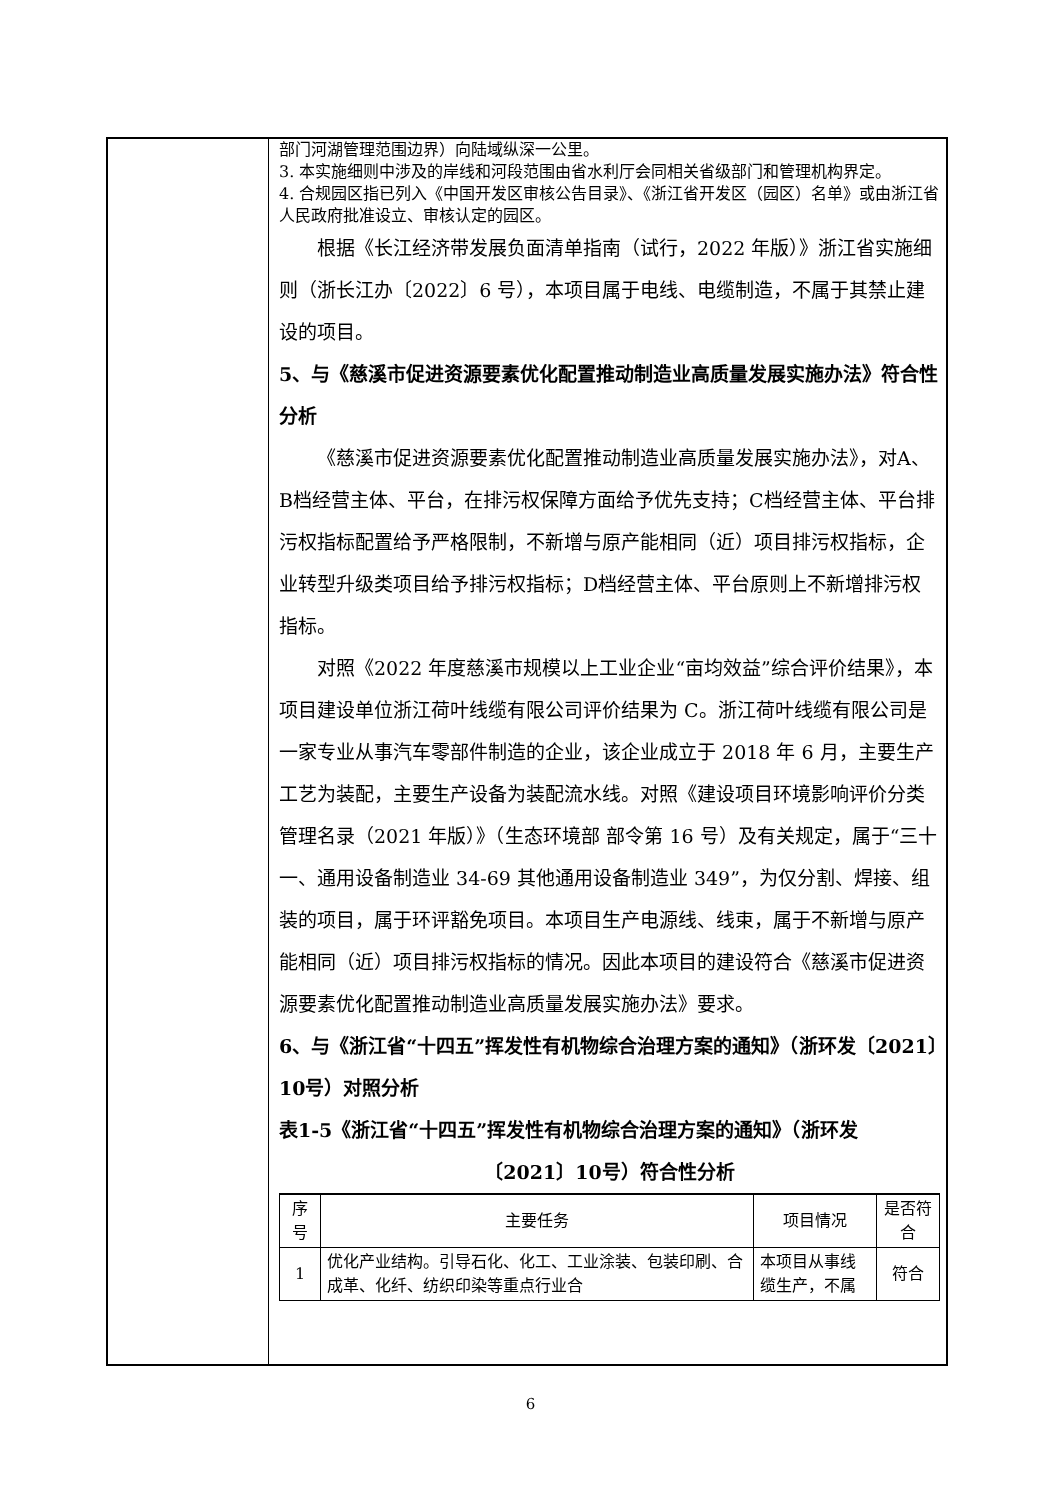部门河湖管理范围边界）向陆域纵深一公里。
3. 本实施细则中涉及的岸线和河段范围由省水利厅会同相关省级部门和管理机构界定。
4. 合规园区指已列入《中国开发区审核公告目录》、《浙江省开发区（园区）名单》或由浙江省人民政府批准设立、审核认定的园区。
根据《长江经济带发展负面清单指南（试行，2022 年版）》浙江省实施细则（浙长江办〔2022〕6 号），本项目属于电线、电缆制造，不属于其禁止建设的项目。
5、与《慈溪市促进资源要素优化配置推动制造业高质量发展实施办法》符合性分析
《慈溪市促进资源要素优化配置推动制造业高质量发展实施办法》，对A、B档经营主体、平台，在排污权保障方面给予优先支持；C档经营主体、平台排污权指标配置给予严格限制，不新增与原产能相同（近）项目排污权指标，企业转型升级类项目给予排污权指标；D档经营主体、平台原则上不新增排污权指标。
对照《2022 年度慈溪市规模以上工业企业“亩均效益”综合评价结果》，本项目建设单位浙江荷叶线缆有限公司评价结果为 C。浙江荷叶线缆有限公司是一家专业从事汽车零部件制造的企业，该企业成立于 2018 年 6 月，主要生产工艺为装配，主要生产设备为装配流水线。对照《建设项目环境影响评价分类管理名录（2021 年版）》（生态环境部 部令第 16 号）及有关规定，属于“三十一、通用设备制造业 34-69 其他通用设备制造业 349”，为仅分割、焊接、组装的项目，属于环评豁免项目。本项目生产电源线、线束，属于不新增与原产能相同（近）项目排污权指标的情况。因此本项目的建设符合《慈溪市促进资源要素优化配置推动制造业高质量发展实施办法》要求。
6、与《浙江省“十四五”挥发性有机物综合治理方案的通知》（浙环发〔2021〕10号）对照分析
表1-5《浙江省“十四五”挥发性有机物综合治理方案的通知》（浙环发
〔2021〕10号）符合性分析
| 序号 | 主要任务 | 项目情况 | 是否符合 |
| --- | --- | --- | --- |
| 1 | 优化产业结构。引导石化、化工、工业涂装、包装印刷、合成革、化纤、纺织印染等重点行业合 | 本项目从事线缆生产，不属 | 符合 |
6